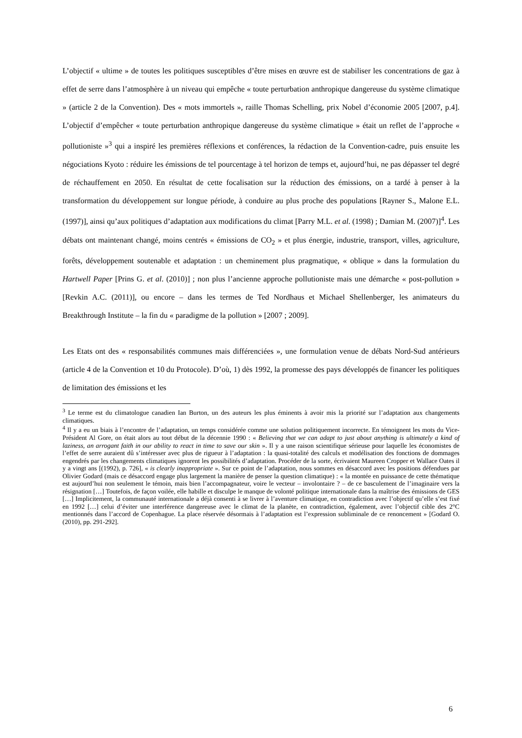L’objectif « ultime » de toutes les politiques susceptibles d’être mises en œuvre est de stabiliser les concentrations de gaz à effet de serre dans l’atmosphère à un niveau qui empêche « toute perturbation anthropique dangereuse du système climatique » (article 2 de la Convention). Des « mots immortels », raille Thomas Schelling, prix Nobel d’économie 2005 [2007, p.4]. L’objectif d’empêcher « toute perturbation anthropique dangereuse du système climatique » était un reflet de l’approche « pollutioniste »<sup>3</sup> qui a inspiré les premières réflexions et conférences, la rédaction de la Convention-cadre, puis ensuite les négociations Kyoto : réduire les émissions de tel pourcentage à tel horizon de temps et, aujourd’hui, ne pas dépasser tel degré de réchauffement en 2050. En résultat de cette focalisation sur la réduction des émissions, on a tardé à penser à la transformation du développement sur longue période, à conduire au plus proche des populations [Rayner S., Malone E.L. (1997)], ainsi qu’aux politiques d’adaptation aux modifications du climat [Parry M.L. et al. (1998) ; Damian M. (2007)]<sup>4</sup>. Les débats ont maintenant changé, moins centrés « émissions de CO<sub>2</sub> » et plus énergie, industrie, transport, villes, agriculture, forêts, développement soutenable et adaptation : un cheminement plus pragmatique, « oblique » dans la formulation du Hartwell Paper [Prins G. et al. (2010)] ; non plus l’ancienne approche pollutioniste mais une démarche « post-pollution » [Revkin A.C. (2011)], ou encore – dans les termes de Ted Nordhaus et Michael Shellenberger, les animateurs du Breakthrough Institute – la fin du « paradigme de la pollution » [2007 ; 2009].
Les Etats ont des « responsabilités communes mais différenciées », une formulation venue de débats Nord-Sud antérieurs (article 4 de la Convention et 10 du Protocole). D’où, 1) dès 1992, la promesse des pays développés de financer les politiques de limitation des émissions et les
<sup>3</sup> Le terme est du climatologue canadien Ian Burton, un des auteurs les plus éminents à avoir mis la priorité sur l’adaptation aux changements climatiques.
<sup>4</sup> Il y a eu un biais à l’encontre de l’adaptation, un temps considérée comme une solution politiquement incorrecte. En témoignent les mots du Vice-Président Al Gore, on était alors au tout début de la décennie 1990 : « Believing that we can adapt to just about anything is ultimately a kind of laziness, an arrogant faith in our ability to react in time to save our skin ». Il y a une raison scientifique sérieuse pour laquelle les économistes de l’effet de serre auraient dû s’intéresser avec plus de rigueur à l’adaptation : la quasi-totalité des calculs et modélisation des fonctions de dommages engendrés par les changements climatiques ignorent les possibilités d’adaptation. Procéder de la sorte, écrivaient Maureen Cropper et Wallace Oates il y a vingt ans [(1992), p. 726], « is clearly inappropriate ». Sur ce point de l’adaptation, nous sommes en désaccord avec les positions défendues par Olivier Godard (mais ce désaccord engage plus largement la manière de penser la question climatique) : « la montée en puissance de cette thématique est aujourd’hui non seulement le témoin, mais bien l’accompagnateur, voire le vecteur – involontaire ? – de ce basculement de l’imaginaire vers la résignation […] Toutefois, de façon voilée, elle habille et disculpe le manque de volonté politique internationale dans la maîtrise des émissions de GES […] Implicitement, la communauté internationale a déjà consenti à se livrer à l’aventure climatique, en contradiction avec l’objectif qu’elle s’est fixé en 1992 […] celui d’éviter une interférence dangereuse avec le climat de la planète, en contradiction, également, avec l’objectif cible des 2°C mentionnés dans l’accord de Copenhague. La place réservée désormais à l’adaptation est l’expression subliminale de ce renoncement » [Godard O. (2010), pp. 291-292].
6